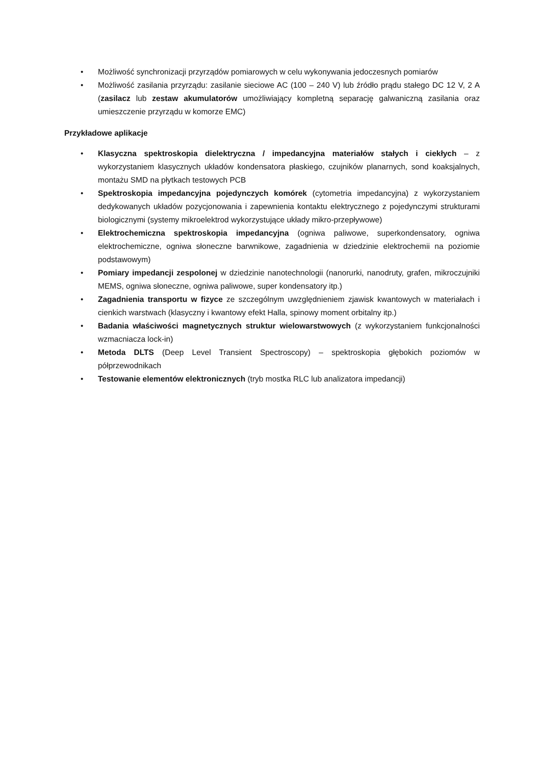• Możliwość synchronizacji przyrządów pomiarowych w celu wykonywania jedoczesnych pomiarów
• Możliwość zasilania przyrządu: zasilanie sieciowe AC (100 – 240 V) lub źródło prądu stałego DC 12 V, 2 A (zasilacz lub zestaw akumulatorów umożliwiający kompletną separację galwaniczną zasilania oraz umieszczenie przyrządu w komorze EMC)
Przykładowe aplikacje
• Klasyczna spektroskopia dielektryczna / impedancyjna materiałów stałych i ciekłych – z wykorzystaniem klasycznych układów kondensatora płaskiego, czujników planarnych, sond koaksjalnych, montażu SMD na płytkach testowych PCB
• Spektroskopia impedancyjna pojedynczych komórek (cytometria impedancyjna) z wykorzystaniem dedykowanych układów pozycjonowania i zapewnienia kontaktu elektrycznego z pojedynczymi strukturami biologicznymi (systemy mikroelektrod wykorzystujące układy mikro-przepływowe)
• Elektrochemiczna spektroskopia impedancyjna (ogniwa paliwowe, superkondensatory, ogniwa elektrochemiczne, ogniwa słoneczne barwnikowe, zagadnienia w dziedzinie elektrochemii na poziomie podstawowym)
• Pomiary impedancji zespolonej w dziedzinie nanotechnologii (nanorurki, nanodruty, grafen, mikroczujniki MEMS, ogniwa słoneczne, ogniwa paliwowe, super kondensatory itp.)
• Zagadnienia transportu w fizyce ze szczególnym uwzględnieniem zjawisk kwantowych w materiałach i cienkich warstwach (klasyczny i kwantowy efekt Halla, spinowy moment orbitalny itp.)
• Badania właściwości magnetycznych struktur wielowarstwowych (z wykorzystaniem funkcjonalności wzmacniacza lock-in)
• Metoda DLTS (Deep Level Transient Spectroscopy) – spektroskopia głębokich poziomów w półprzewodnikach
• Testowanie elementów elektronicznych (tryb mostka RLC lub analizatora impedancji)